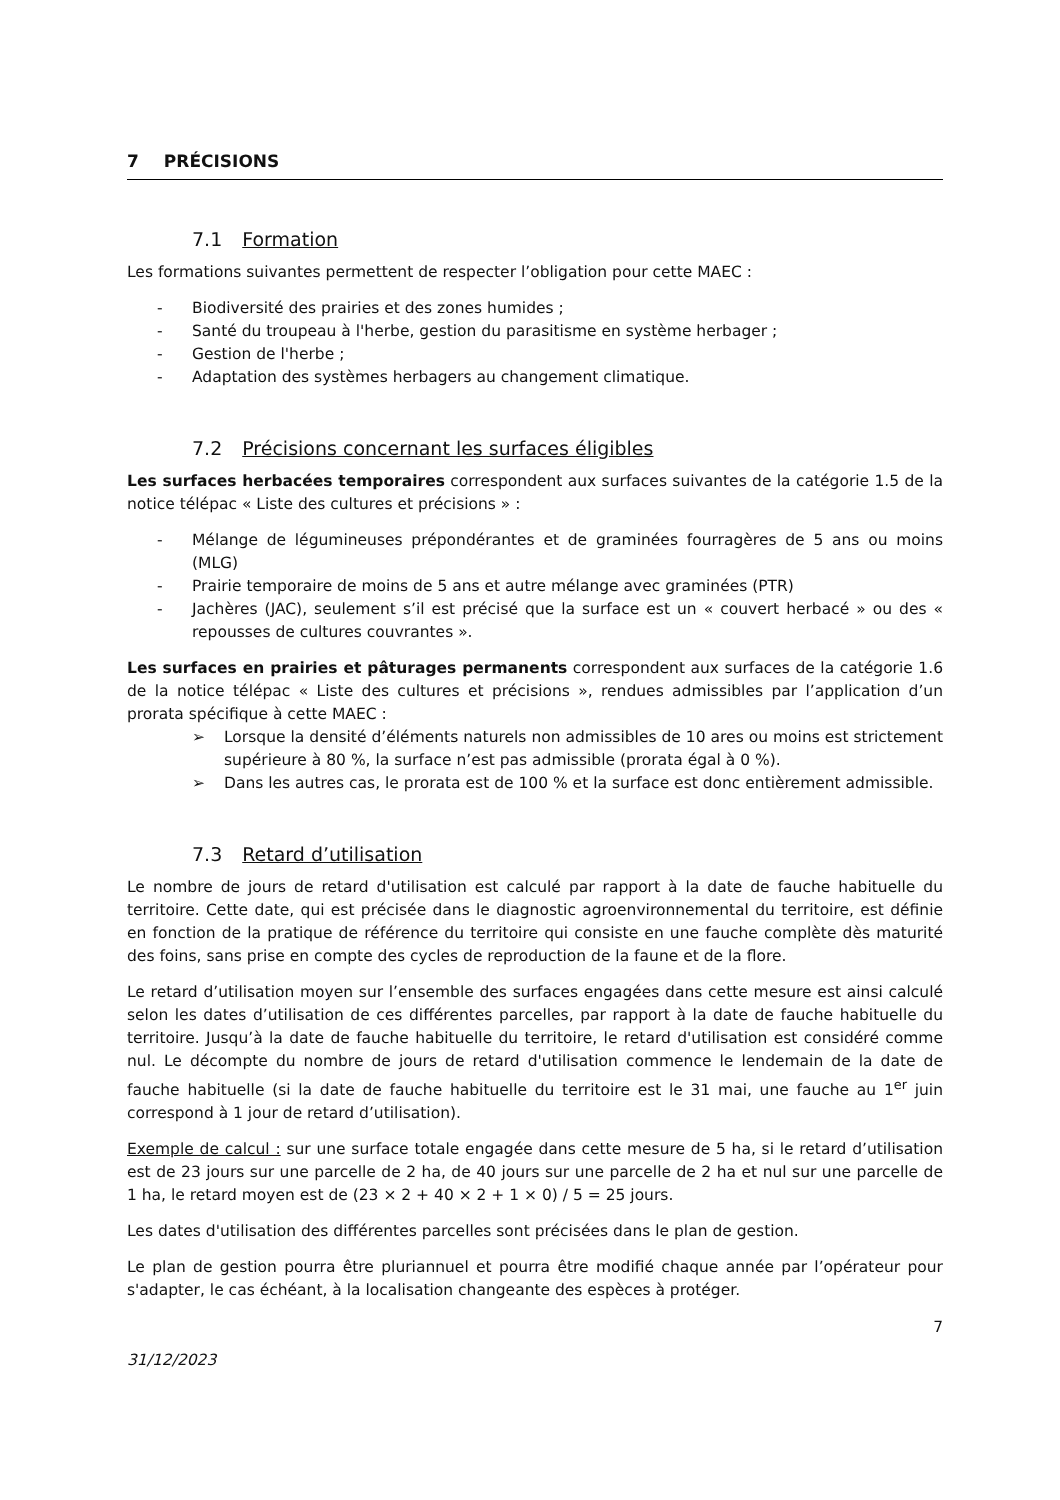7 PRÉCISIONS
7.1 Formation
Les formations suivantes permettent de respecter l’obligation pour cette MAEC :
- Biodiversité des prairies et des zones humides ;
- Santé du troupeau à l'herbe, gestion du parasitisme en système herbager ;
- Gestion de l'herbe ;
- Adaptation des systèmes herbagers au changement climatique.
7.2 Précisions concernant les surfaces éligibles
Les surfaces herbacées temporaires correspondent aux surfaces suivantes de la catégorie 1.5 de la notice télépac « Liste des cultures et précisions » :
- Mélange de légumineuses prépondérantes et de graminées fourragères de 5 ans ou moins (MLG)
- Prairie temporaire de moins de 5 ans et autre mélange avec graminées (PTR)
- Jachères (JAC), seulement s’il est précisé que la surface est un « couvert herbacé » ou des « repousses de cultures couvrantes ».
Les surfaces en prairies et pâturages permanents correspondent aux surfaces de la catégorie 1.6 de la notice télépac « Liste des cultures et précisions », rendues admissibles par l’application d’un prorata spécifique à cette MAEC :
➢ Lorsque la densité d’éléments naturels non admissibles de 10 ares ou moins est strictement supérieure à 80 %, la surface n’est pas admissible (prorata égal à 0 %).
➢ Dans les autres cas, le prorata est de 100 % et la surface est donc entièrement admissible.
7.3 Retard d’utilisation
Le nombre de jours de retard d'utilisation est calculé par rapport à la date de fauche habituelle du territoire. Cette date, qui est précisée dans le diagnostic agroenvironnemental du territoire, est définie en fonction de la pratique de référence du territoire qui consiste en une fauche complète dès maturité des foins, sans prise en compte des cycles de reproduction de la faune et de la flore.
Le retard d’utilisation moyen sur l’ensemble des surfaces engagées dans cette mesure est ainsi calculé selon les dates d’utilisation de ces différentes parcelles, par rapport à la date de fauche habituelle du territoire. Jusqu’à la date de fauche habituelle du territoire, le retard d'utilisation est considéré comme nul. Le décompte du nombre de jours de retard d'utilisation commence le lendemain de la date de fauche habituelle (si la date de fauche habituelle du territoire est le 31 mai, une fauche au 1<sup>er</sup> juin correspond à 1 jour de retard d’utilisation).
Exemple de calcul : sur une surface totale engagée dans cette mesure de 5 ha, si le retard d’utilisation est de 23 jours sur une parcelle de 2 ha, de 40 jours sur une parcelle de 2 ha et nul sur une parcelle de 1 ha, le retard moyen est de (23 × 2 + 40 × 2 + 1 × 0) / 5 = 25 jours.
Les dates d'utilisation des différentes parcelles sont précisées dans le plan de gestion.
Le plan de gestion pourra être pluriannuel et pourra être modifié chaque année par l’opérateur pour s'adapter, le cas échéant, à la localisation changeante des espèces à protéger.
7
31/12/2023